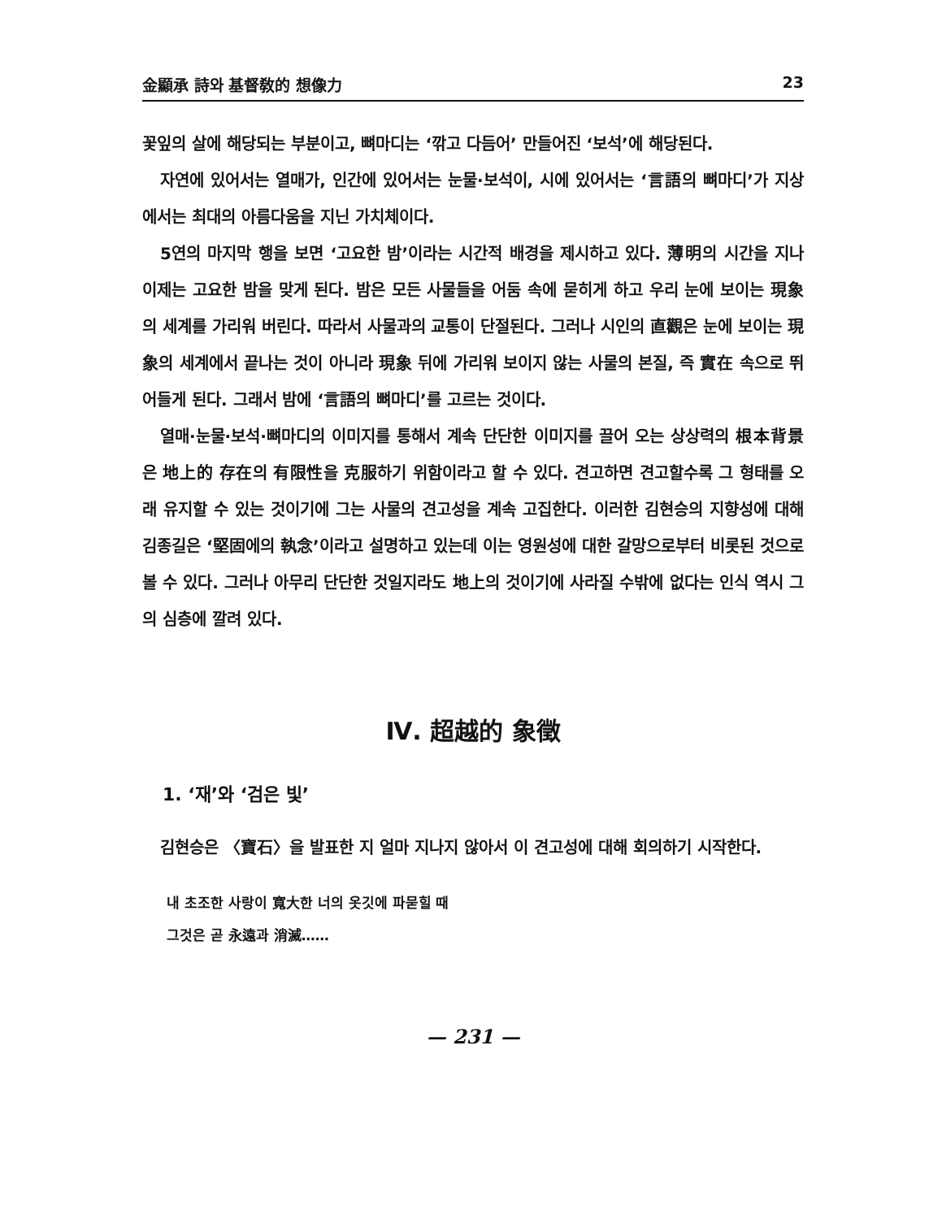金顯承 詩와 基督敎的 想像力 23
꽃잎의 살에 해당되는 부분이고, 뼈마디는 ‘깎고 다듬어’ 만들어진 ‘보석’에 해당된다.
자연에 있어서는 열매가, 인간에 있어서는 눈물·보석이, 시에 있어서는 ‘言語의 뼈마디’가 지상에서는 최대의 아름다움을 지닌 가치체이다.
5연의 마지막 행을 보면 ‘고요한 밤’이라는 시간적 배경을 제시하고 있다. 薄明의 시간을 지나 이제는 고요한 밤을 맞게 된다. 밤은 모든 사물들을 어둠 속에 묻히게 하고 우리 눈에 보이는 現象의 세계를 가리워 버린다. 따라서 사물과의 교통이 단절된다. 그러나 시인의 直觀은 눈에 보이는 現象의 세계에서 끝나는 것이 아니라 現象 뒤에 가리워 보이지 않는 사물의 본질, 즉 實在 속으로 뛰어들게 된다. 그래서 밤에 ‘言語의 뼈마디’를 고르는 것이다.
열매·눈물·보석·뼈마디의 이미지를 통해서 계속 단단한 이미지를 끌어 오는 상상력의 根本背景은 地上的 存在의 有限性을 克服하기 위함이라고 할 수 있다. 견고하면 견고할수록 그 형태를 오래 유지할 수 있는 것이기에 그는 사물의 견고성을 계속 고집한다. 이러한 김현승의 지향성에 대해 김종길은 ‘堅固에의 執念’이라고 설명하고 있는데 이는 영원성에 대한 갈망으로부터 비롯된 것으로 볼 수 있다. 그러나 아무리 단단한 것일지라도 地上의 것이기에 사라질 수밖에 없다는 인식 역시 그의 심층에 깔려 있다.
Ⅳ. 超越的 象徵
1. ‘재’와 ‘검은 빛’
김현승은 〈寶石〉을 발표한 지 얼마 지나지 않아서 이 견고성에 대해 회의하기 시작한다.
내 초조한 사랑이 寬大한 너의 옷깃에 파묻힐 때
그것은 곧 永遠과 消滅……
— 231 —